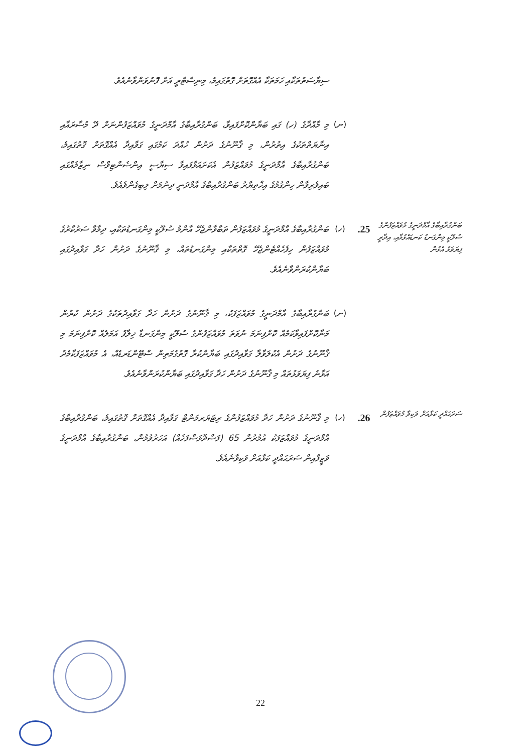ސިޔާސަތުތަކާއި ހަމަތަކާ އެއްގޮތަށް ގޮތުގައިމެ، މިނިސްޓްރީ އަށް ފޮނުވަންވާނެއެވެ.
(ނ)
މި މާއްދާގެ (ހ) ގައި ބަޔާންކޮށްފައިވާ، ބަންގުރާއިބާގެ އާމްދަނީގެ މުވައްޒަފުންނަށް ދޭ މުސާރައާއި އިނާޔަތްތަކުގެ އިތުރުން، މި ޤާނޫނުގެ ދަށުން ހުއްދަ ކަމުގައި ގަވާއިދާ އެއްގޮތަށް ގޮތުގައިމެ، ބަންގުރާއިބާގެ އާމްދަނީގެ މުވައްޒަފުން އެކަށައަޅާފައިވާ ސިޔާސީ އިންސެންޓިވްސް ނިޒާމެއްގައި ބައިވެރިވާން ހިންގުމުގެ އިޚްތިޔާރު ބަންގުރާއިބާގެ އާމްދަނީ ދިނުމަށް ލިބިގެންވެއެވެ.
ބަންގުރާއިބާގެ އާމްދަނީގެ މުވައްޒަފުންގެ ސުލޫކީ މިންގަނޑު ކަނޑައެޅުމާއި، އިދާރީ ފިޔަވަޅު އެޅުން
.25
(ހ)
ބަންގުރާއިބާގެ އާމްދަނީގެ މުވައްޒަފުން ތަބާވާންޖެހޭ އާންމު ސުލޫކީ މިންގަނޑުތަކާއި، ދިމާވާ ސަރުކާރުގެ މުވައްޒަފުން ހިފެހެއްޓެންޖެހޭ ގޮތްތަކާއި މިންގަނޑުތައް، މި ޤާނޫނުގެ ދަށުން ހަދާ ގަވާއިދުގައި ބަޔާންކުރަންވާނެއެވެ.
(ނ)
ބަންގުރާއިބާގެ އާމްދަނީގެ މުވައްޒަފަކު، މި ޤާނޫނުގެ ދަށުން ހަދާ ގަވާއިދުތަކުގެ ދަށުން ކުރުން މަނާކޮށްފައިވާކަމެއް ކޮށްފިނަމަ ނުވަތަ މުވައްޒަފުންގެ ސުލޫކީ މިންގަނޑާ ޚިލާފު އަމަލެއް ކޮށްފިނަމަ މި ޤާނޫނުގެ ދަށުން އެކުލަވާލާ ގަވާއިދުގައި ބަޔާންކުރާ ގޮތުގެމަތިން ސްޓޭންޑަރޑެއް، އެ މުވައްޒަފަކާމެދު އަޅާނެ ފިޔަވަޅުތައް މި ޤާނޫނުގެ ދަށުން ހަދާ ގަވާއިދުގައި ބަޔާންކުރަންވާނެއެވެ.
ސަރަޙައްދީ ކަޅާއަށް ވަކިވާ މުވައްޒަފުން
.26
(ހ)
މި ޤާނޫނުގެ ދަށުން ހަދާ މުވައްޒަފުންގެ ރިޓަޔަރމަންޓް ގަވާއިދާ އެއްގޮތަށް ގޮތުގައިމެ، ބަންގުރާއިބާގެ އާމްދަނީގެ މުވައްޒަފަކު އުމުރުން 65 (ފަސްދޮޅަސްފަހެއް) އަހަރުވުމުން، ބަންގުރާއިބާގެ އާމްދަނީގެ ވަޒީފާއިން ސަރަޙައްދީ ކަޅާއަށް ވަކިވާނެއެވެ.
22